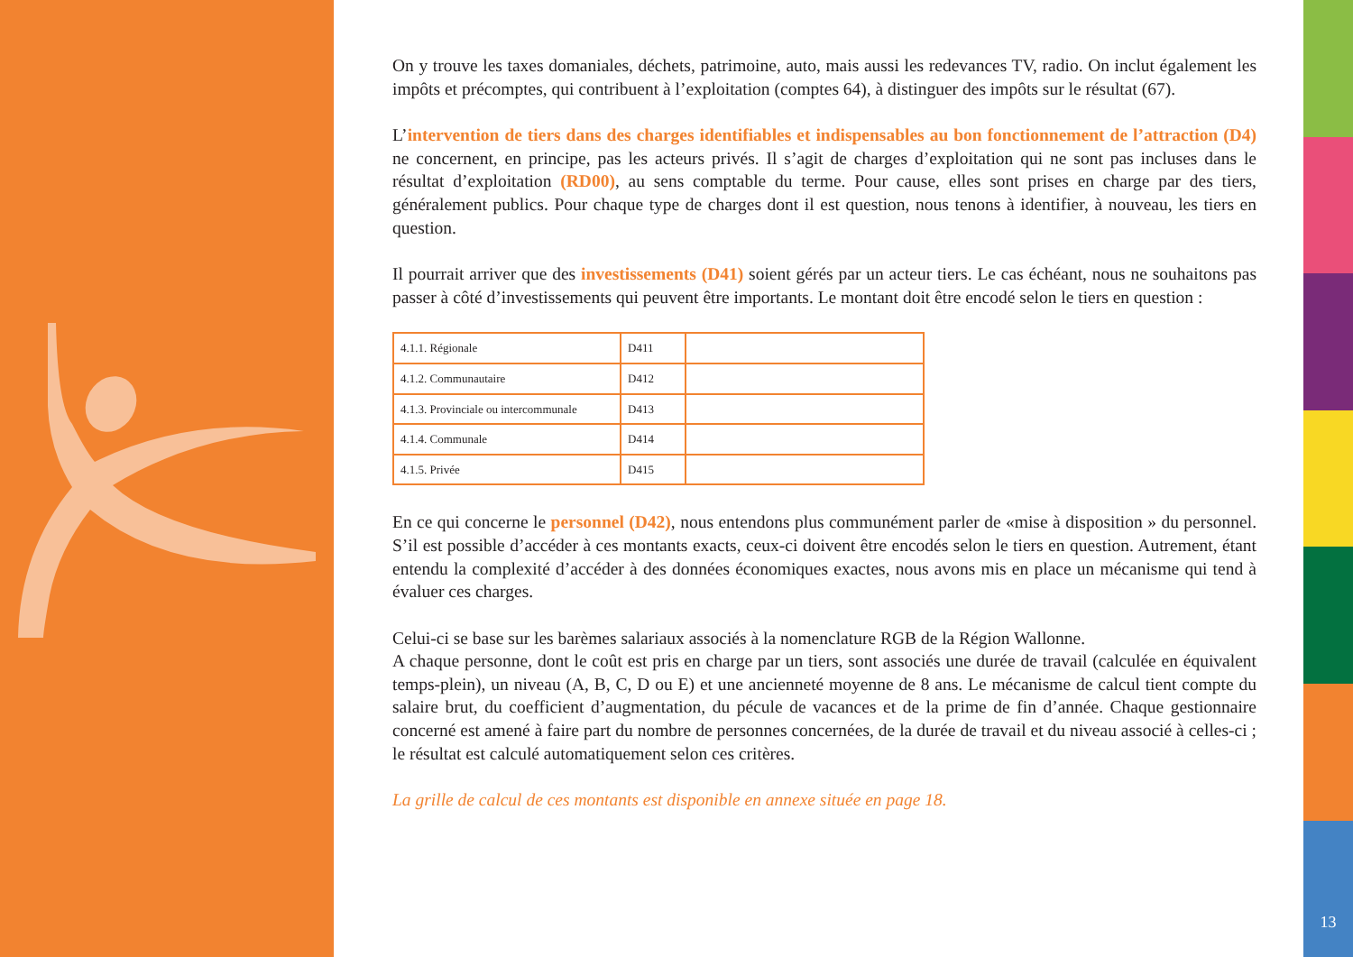13
On y trouve les taxes domaniales, déchets, patrimoine, auto, mais aussi les redevances TV, radio. On inclut également les impôts et précomptes, qui contribuent à l’exploitation (comptes 64), à distinguer des impôts sur le résultat (67).
L’intervention de tiers dans des charges identifiables et indispensables au bon fonctionnement de l’attraction (D4) ne concernent, en principe, pas les acteurs privés. Il s’agit de charges d’exploitation qui ne sont pas incluses dans le résultat d’exploitation (RD00), au sens comptable du terme. Pour cause, elles sont prises en charge par des tiers, généralement publics. Pour chaque type de charges dont il est question, nous tenons à identifier, à nouveau, les tiers en question.
Il pourrait arriver que des investissements (D41) soient gérés par un acteur tiers. Le cas échéant, nous ne souhaitons pas passer à côté d’investissements qui peuvent être importants. Le montant doit être encodé selon le tiers en question :
| 4.1.1. Régionale | D411 | |
| 4.1.2. Communautaire | D412 | |
| 4.1.3. Provinciale ou intercommunale | D413 | |
| 4.1.4. Communale | D414 | |
| 4.1.5. Privée | D415 | |
En ce qui concerne le personnel (D42), nous entendons plus communément parler de «mise à disposition » du personnel. S’il est possible d’accéder à ces montants exacts, ceux-ci doivent être encodés selon le tiers en question. Autrement, étant entendu la complexité d’accéder à des données économiques exactes, nous avons mis en place un mécanisme qui tend à évaluer ces charges.
Celui-ci se base sur les barèmes salariaux associés à la nomenclature RGB de la Région Wallonne.
A chaque personne, dont le coût est pris en charge par un tiers, sont associés une durée de travail (calculée en équivalent temps-plein), un niveau (A, B, C, D ou E) et une ancienneté moyenne de 8 ans. Le mécanisme de calcul tient compte du salaire brut, du coefficient d’augmentation, du pécule de vacances et de la prime de fin d’année. Chaque gestionnaire concerné est amené à faire part du nombre de personnes concernées, de la durée de travail et du niveau associé à celles-ci ; le résultat est calculé automatiquement selon ces critères.
La grille de calcul de ces montants est disponible en annexe située en page 18.